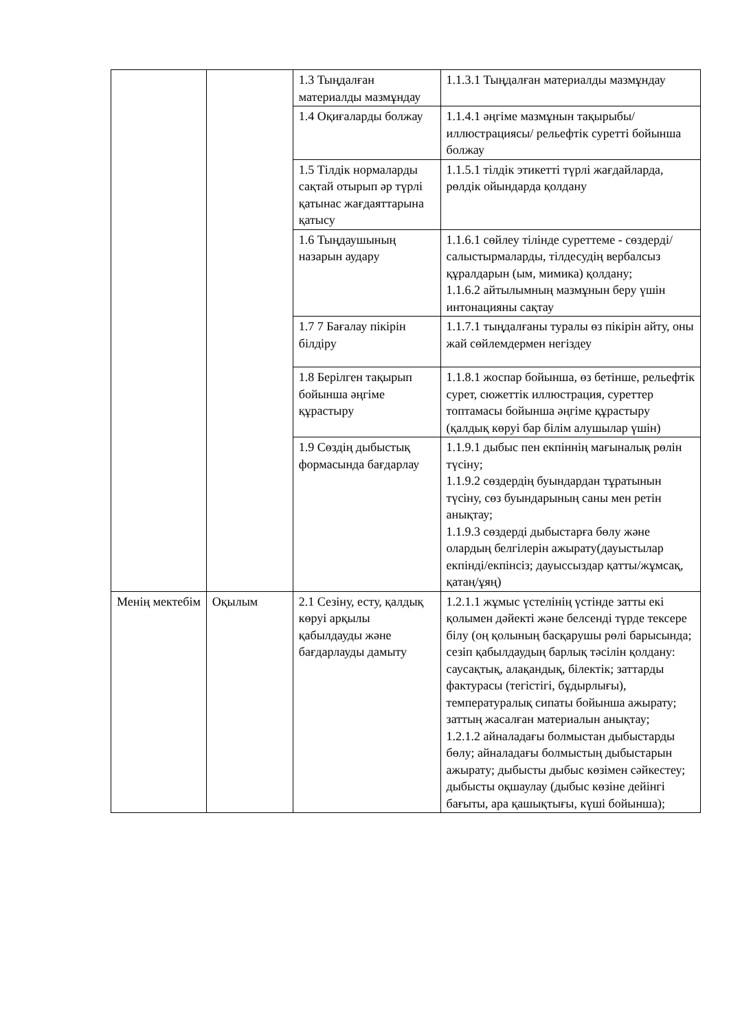| | | 1.3 Тыңдалған материалды мазмұндау | 1.1.3.1 Тыңдалған материалды мазмұндау |
| | | 1.4 Оқиғаларды болжау | 1.1.4.1 әңгіме мазмұнын тақырыбы/ иллюстрациясы/ рельефтік суретті бойынша болжау |
| | | 1.5 Тілдік нормаларды сақтай отырып әр түрлі қатынас жағдаяттарына қатысу | 1.1.5.1 тілдік этикетті түрлі жағдайларда, рөлдік ойындарда қолдану |
| | | 1.6 Тыңдаушының назарын аудару | 1.1.6.1 сөйлеу тілінде суреттеме - сөздерді/салыстырмаларды, тілдесудің вербалсыз құралдарын (ым, мимика) қолдану; 1.1.6.2 айтылымның мазмұнын беру үшін интонацияны сақтау |
| | | 1.7 7 Бағалау пікірін білдіру | 1.1.7.1 тыңдалғаны туралы өз пікірін айту, оны жай сөйлемдермен негіздеу |
| | | 1.8 Берілген тақырып бойынша әңгіме құрастыру | 1.1.8.1 жоспар бойынша, өз бетінше, рельефтік сурет, сюжеттік иллюстрация, суреттер топтамасы бойынша әңгіме құрастыру (қалдық көруі бар білім алушылар үшін) |
| | | 1.9 Сөздің дыбыстық формасында бағдарлау | 1.1.9.1 дыбыс пен екпіннің мағыналық рөлін түсіну; 1.1.9.2 сөздердің буындардан тұратынын түсіну, сөз буындарының саны мен ретін анықтау; 1.1.9.3 сөздерді дыбыстарға бөлу және олардың белгілерін ажырату(дауыстылар екпінді/екпінсіз; дауыссыздар қатты/жұмсақ, қатаң/ұяң) |
| Менің мектебім | Оқылым | 2.1 Сезіну, есту, қалдық көруі арқылы қабылдауды және бағдарлауды дамыту | 1.2.1.1 жұмыс үстелінің үстінде затты екі қолымен дәйекті және белсенді түрде тексере білу (оң қолының басқарушы рөлі барысында; сезіп қабылдаудың барлық тәсілін қолдану: саусақтық, алақандық, білектік; заттарды фактурасы (тегістігі, бұдырлығы), температуралық сипаты бойынша ажырату; заттың жасалған материалын анықтау; 1.2.1.2 айналадағы болмыстан дыбыстарды бөлу; айналадағы болмыстың дыбыстарын ажырату; дыбысты дыбыс көзімен сәйкестеу; дыбысты оқшаулау (дыбыс көзіне дейінгі бағыты, ара қашықтығы, күші бойынша); |